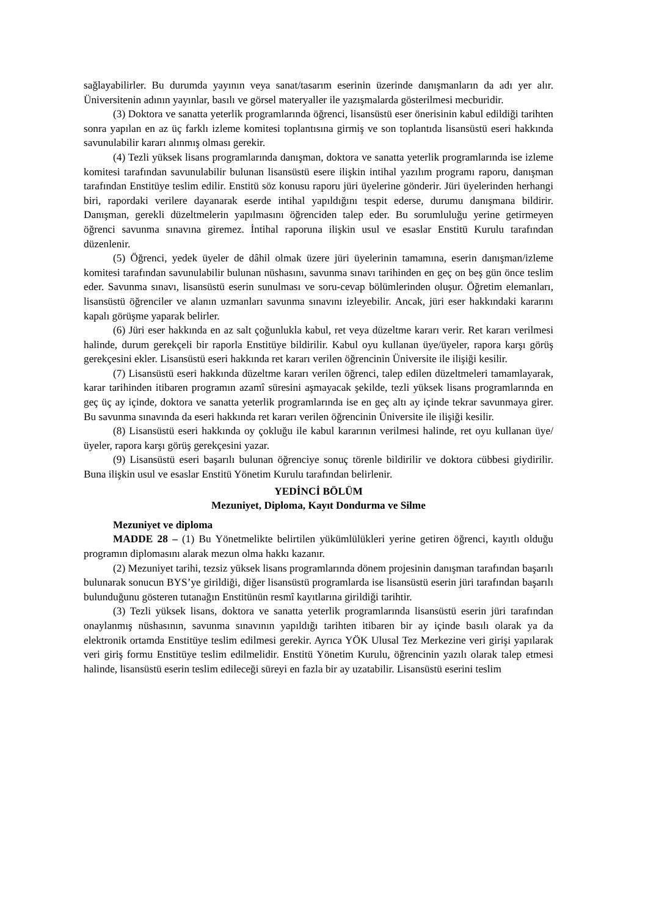sağlayabilirler. Bu durumda yayının veya sanat/tasarım eserinin üzerinde danışmanların da adı yer alır. Üniversitenin adının yayınlar, basılı ve görsel materyaller ile yazışmalarda gösterilmesi mecburidir.
(3) Doktora ve sanatta yeterlik programlarında öğrenci, lisansüstü eser önerisinin kabul edildiği tarihten sonra yapılan en az üç farklı izleme komitesi toplantısına girmiş ve son toplantıda lisansüstü eseri hakkında savunulabilir kararı alınmış olması gerekir.
(4) Tezli yüksek lisans programlarında danışman, doktora ve sanatta yeterlik programlarında ise izleme komitesi tarafından savunulabilir bulunan lisansüstü esere ilişkin intihal yazılım programı raporu, danışman tarafından Enstitüye teslim edilir. Enstitü söz konusu raporu jüri üyelerine gönderir. Jüri üyelerinden herhangi biri, rapordaki verilere dayanarak eserde intihal yapıldığını tespit ederse, durumu danışmana bildirir. Danışman, gerekli düzeltmelerin yapılmasını öğrenciden talep eder. Bu sorumluluğu yerine getirmeyen öğrenci savunma sınavına giremez. İntihal raporuna ilişkin usul ve esaslar Enstitü Kurulu tarafından düzenlenir.
(5) Öğrenci, yedek üyeler de dâhil olmak üzere jüri üyelerinin tamamına, eserin danışman/izleme komitesi tarafından savunulabilir bulunan nüshasını, savunma sınavı tarihinden en geç on beş gün önce teslim eder. Savunma sınavı, lisansüstü eserin sunulması ve soru-cevap bölümlerinden oluşur. Öğretim elemanları, lisansüstü öğrenciler ve alanın uzmanları savunma sınavını izleyebilir. Ancak, jüri eser hakkındaki kararını kapalı görüşme yaparak belirler.
(6) Jüri eser hakkında en az salt çoğunlukla kabul, ret veya düzeltme kararı verir. Ret kararı verilmesi halinde, durum gerekçeli bir raporla Enstitüye bildirilir. Kabul oyu kullanan üye/üyeler, rapora karşı görüş gerekçesini ekler. Lisansüstü eseri hakkında ret kararı verilen öğrencinin Üniversite ile ilişiği kesilir.
(7) Lisansüstü eseri hakkında düzeltme kararı verilen öğrenci, talep edilen düzeltmeleri tamamlayarak, karar tarihinden itibaren programın azamî süresini aşmayacak şekilde, tezli yüksek lisans programlarında en geç üç ay içinde, doktora ve sanatta yeterlik programlarında ise en geç altı ay içinde tekrar savunmaya girer. Bu savunma sınavında da eseri hakkında ret kararı verilen öğrencinin Üniversite ile ilişiği kesilir.
(8) Lisansüstü eseri hakkında oy çokluğu ile kabul kararının verilmesi halinde, ret oyu kullanan üye/üyeler, rapora karşı görüş gerekçesini yazar.
(9) Lisansüstü eseri başarılı bulunan öğrenciye sonuç törenle bildirilir ve doktora cübbesi giydirilir. Buna ilişkin usul ve esaslar Enstitü Yönetim Kurulu tarafından belirlenir.
YEDİNCİ BÖLÜM
Mezuniyet, Diploma, Kayıt Dondurma ve Silme
Mezuniyet ve diploma
MADDE 28 – (1) Bu Yönetmelikte belirtilen yükümlülükleri yerine getiren öğrenci, kayıtlı olduğu programın diplomasını alarak mezun olma hakkı kazanır.
(2) Mezuniyet tarihi, tezsiz yüksek lisans programlarında dönem projesinin danışman tarafından başarılı bulunarak sonucun BYS’ye girildiği, diğer lisansüstü programlarda ise lisansüstü eserin jüri tarafından başarılı bulunduğunu gösteren tutanağın Enstitünün resmî kayıtlarına girildiği tarihtir.
(3) Tezli yüksek lisans, doktora ve sanatta yeterlik programlarında lisansüstü eserin jüri tarafından onaylanmış nüshasının, savunma sınavının yapıldığı tarihten itibaren bir ay içinde basılı olarak ya da elektronik ortamda Enstitüye teslim edilmesi gerekir. Ayrıca YÖK Ulusal Tez Merkezine veri girişi yapılarak veri giriş formu Enstitüye teslim edilmelidir. Enstitü Yönetim Kurulu, öğrencinin yazılı olarak talep etmesi halinde, lisansüstü eserin teslim edileceği süreyi en fazla bir ay uzatabilir. Lisansüstü eserini teslim